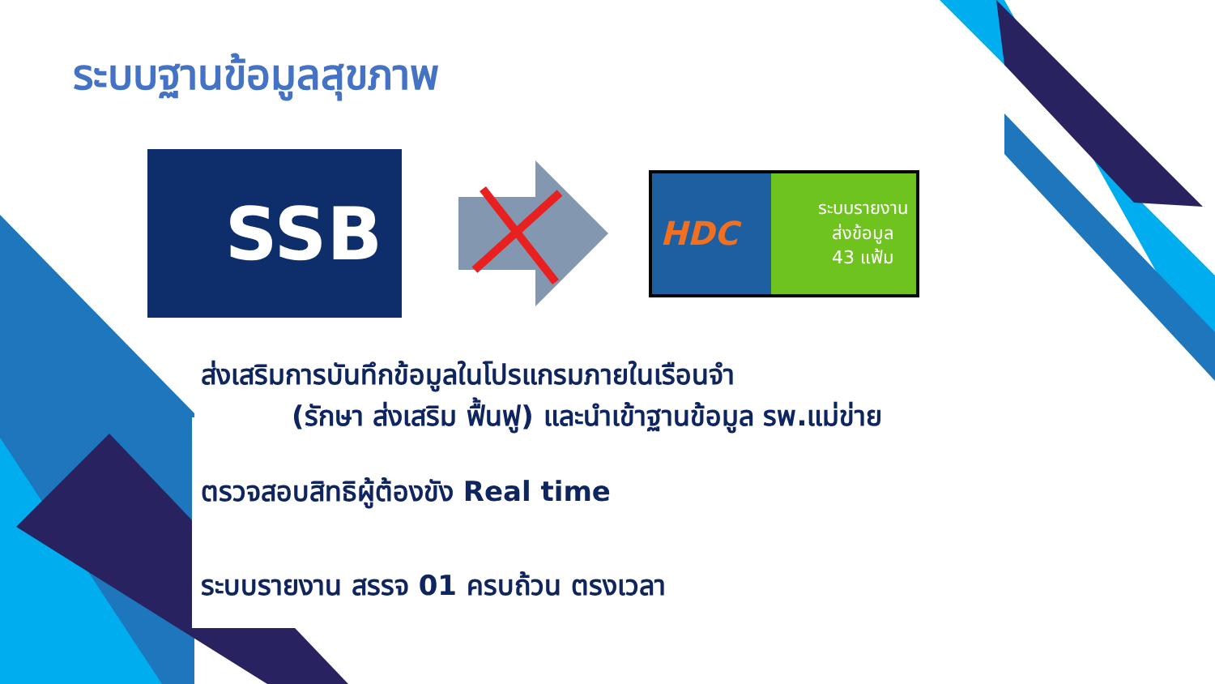ระบบฐานข้อมูลสุขภาพ
SSB
HDC
ระบบรายงาน
ส่งข้อมูล
43 แฟ้ม
ส่งเสริมการบันทึกข้อมูลในโปรแกรมภายในเรือนจำ
(รักษา ส่งเสริม ฟื้นฟู) และนำเข้าฐานข้อมูล รพ.แม่ข่าย
ตรวจสอบสิทธิผู้ต้องขัง Real time
ระบบรายงาน สรรจ 01 ครบถ้วน ตรงเวลา